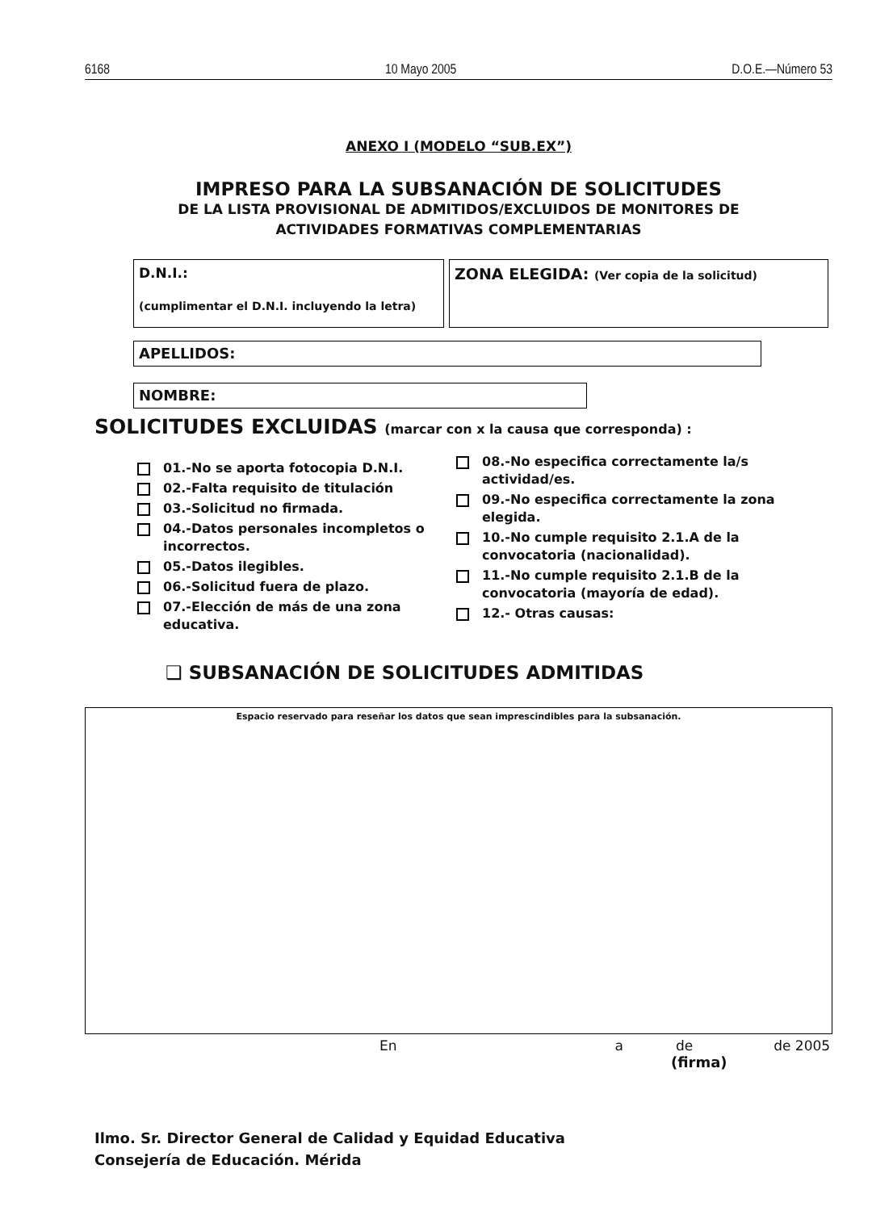6168 10 Mayo 2005 D.O.E.—Número 53
ANEXO I (MODELO “SUB.EX”)
IMPRESO PARA LA SUBSANACIÓN DE SOLICITUDES
DE LA LISTA PROVISIONAL DE ADMITIDOS/EXCLUIDOS DE MONITORES DE
ACTIVIDADES FORMATIVAS COMPLEMENTARIAS
D.N.I.:
(cumplimentar el D.N.I. incluyendo la letra)
ZONA ELEGIDA: (Ver copia de la solicitud)
APELLIDOS:
NOMBRE:
SOLICITUDES EXCLUIDAS (marcar con x la causa que corresponda) :
01.-No se aporta fotocopia D.N.I.
02.-Falta requisito de titulación
03.-Solicitud no firmada.
04.-Datos personales incompletos o incorrectos.
05.-Datos ilegibles.
06.-Solicitud fuera de plazo.
07.-Elección de más de una zona educativa.
08.-No especifica correctamente la/s actividad/es.
09.-No especifica correctamente la zona elegida.
10.-No cumple requisito 2.1.A de la convocatoria (nacionalidad).
11.-No cumple requisito 2.1.B de la convocatoria (mayoría de edad).
12.- Otras causas:
❑ SUBSANACIÓN DE SOLICITUDES ADMITIDAS
Espacio reservado para reseñar los datos que sean imprescindibles para la subsanación.
En a de de 2005
(firma)
Ilmo. Sr. Director General de Calidad y Equidad Educativa
Consejería de Educación. Mérida